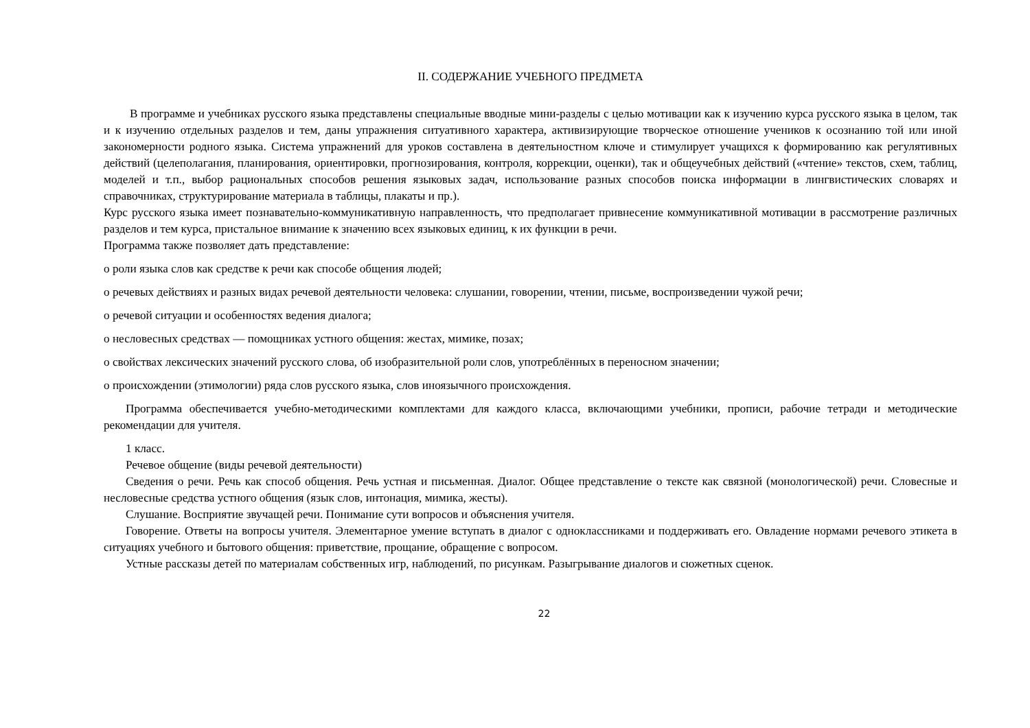II. СОДЕРЖАНИЕ УЧЕБНОГО ПРЕДМЕТА
В программе и учебниках русского языка представлены специальные вводные мини-разделы с целью мотивации как к изучению курса русского языка в целом, так и к изучению отдельных разделов и тем, даны упражнения ситуативного характера, активизирующие творческое отношение учеников к осознанию той или иной закономерности родного языка. Система упражнений для уроков составлена в деятельностном ключе и стимулирует учащихся к формированию как регулятивных действий (целеполагания, планирования, ориентировки, прогнозирования, контроля, коррекции, оценки), так и общеучебных действий («чтение» текстов, схем, таблиц, моделей и т.п., выбор рациональных способов решения языковых задач, использование разных способов поиска информации в лингвистических словарях и справочниках, структурирование материала в таблицы, плакаты и пр.).
Курс русского языка имеет познавательно-коммуникативную направленность, что предполагает привнесение коммуникативной мотивации в рассмотрение различных разделов и тем курса, пристальное внимание к значению всех языковых единиц, к их функции в речи.
Программа также позволяет дать представление:
о роли языка слов как средстве к речи как способе общения людей;
о речевых действиях и разных видах речевой деятельности человека: слушании, говорении, чтении, письме, воспроизведении чужой речи;
о речевой ситуации и особенностях ведения диалога;
о несловесных средствах — помощниках устного общения: жестах, мимике, позах;
о свойствах лексических значений русского слова, об изобразительной роли слов, употреблённых в переносном значении;
о происхождении (этимологии) ряда слов русского языка, слов иноязычного происхождения.
Программа обеспечивается учебно-методическими комплектами для каждого класса, включающими учебники, прописи, рабочие тетради и методические рекомендации для учителя.
1 класс.
Речевое общение (виды речевой деятельности)
Сведения о речи. Речь как способ общения. Речь устная и письменная. Диалог. Общее представление о тексте как связной (монологической) речи. Словесные и несловесные средства устного общения (язык слов, интонация, мимика, жесты).
Слушание. Восприятие звучащей речи. Понимание сути вопросов и объяснения учителя.
Говорение. Ответы на вопросы учителя. Элементарное умение вступать в диалог с одноклассниками и поддерживать его. Овладение нормами речевого этикета в ситуациях учебного и бытового общения: приветствие, прощание, обращение с вопросом.
Устные рассказы детей по материалам собственных игр, наблюдений, по рисункам. Разыгрывание диалогов и сюжетных сценок.
22